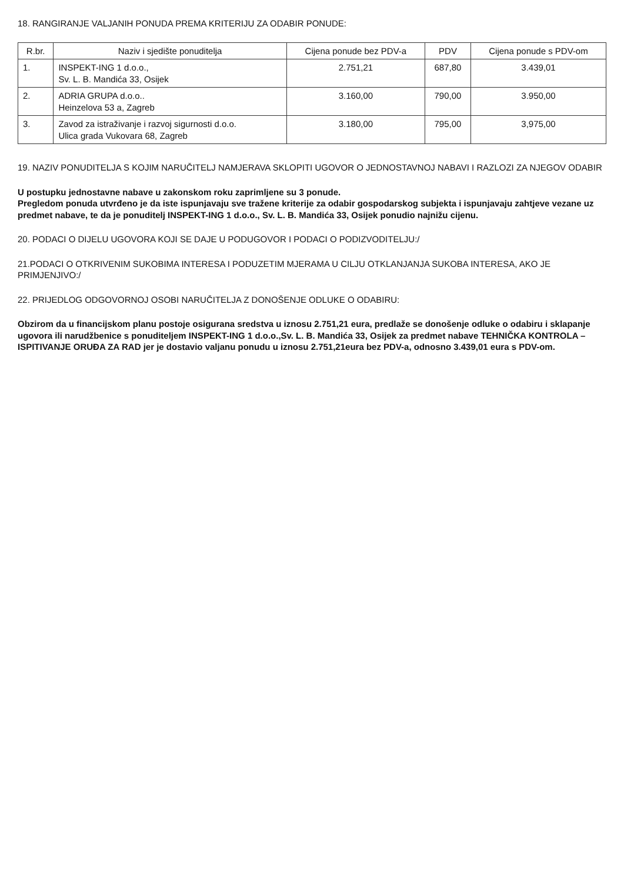18. RANGIRANJE VALJANIH PONUDA PREMA KRITERIJU ZA ODABIR PONUDE:
| R.br. | Naziv i sjedište ponuditelja | Cijena ponude bez PDV-a | PDV | Cijena ponude s PDV-om |
| --- | --- | --- | --- | --- |
| 1. | INSPEKT-ING 1 d.o.o., Sv. L. B. Mandića 33, Osijek | 2.751,21 | 687,80 | 3.439,01 |
| 2. | ADRIA GRUPA d.o.o.. Heinzelova 53 a, Zagreb | 3.160,00 | 790,00 | 3.950,00 |
| 3. | Zavod za istraživanje i razvoj sigurnosti d.o.o. Ulica grada Vukovara 68, Zagreb | 3.180,00 | 795,00 | 3,975,00 |
19. NAZIV PONUDITELJA S KOJIM NARUČITELJ NAMJERAVA SKLOPITI UGOVOR O JEDNOSTAVNOJ NABAVI I RAZLOZI ZA NJEGOV ODABIR
U postupku jednostavne nabave u zakonskom roku zaprimljene su 3 ponude.
Pregledom ponuda utvrđeno je da iste ispunjavaju sve tražene kriterije za odabir gospodarskog subjekta i ispunjavaju zahtjeve vezane uz predmet nabave, te da je ponuditelj INSPEKT-ING 1 d.o.o., Sv. L. B. Mandića 33, Osijek ponudio najnižu cijenu.
20. PODACI O DIJELU UGOVORA KOJI SE DAJE U PODUGOVOR I PODACI O PODIZVODITELJU:/
21.PODACI O OTKRIVENIM SUKOBIMA INTERESA I PODUZETIM MJERAMA U CILJU OTKLANJANJA SUKOBA INTERESA, AKO JE PRIMJENJIVO:/
22. PRIJEDLOG ODGOVORNOJ OSOBI NARUČITELJA Z DONOŠENJE ODLUKE O ODABIRU:
Obzirom da u financijskom planu postoje osigurana sredstva u iznosu 2.751,21 eura, predlaže se donošenje odluke o odabiru i sklapanje ugovora ili narudžbenice s ponuditeljem INSPEKT-ING 1 d.o.o.,Sv. L. B. Mandića 33, Osijek za predmet nabave TEHNIČKA KONTROLA – ISPITIVANJE ORUĐA ZA RAD jer je dostavio valjanu ponudu u iznosu 2.751,21eura bez PDV-a, odnosno 3.439,01 eura s PDV-om.